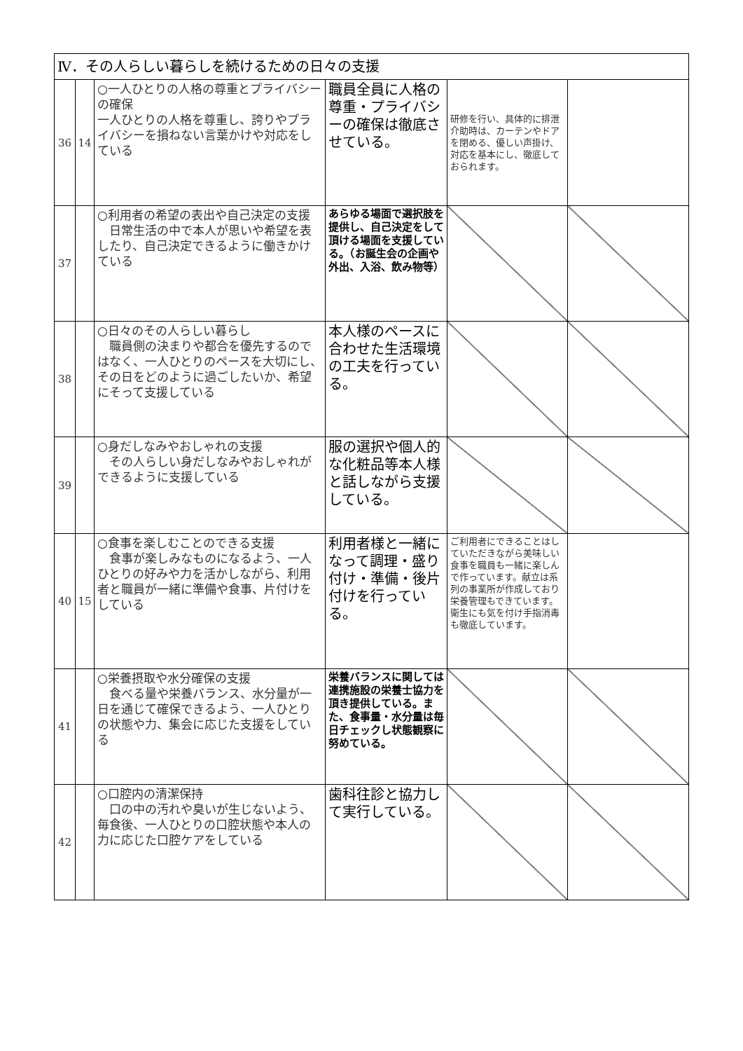| Ⅳ．その人らしい暮らしを続けるための日々の支援 | | | | | |
| 36 | 14 | ○一人ひとりの人格の尊重とプライバシーの確保 一人ひとりの人格を尊重し、誇りやプライバシーを損ねない言葉かけや対応をしている | 職員全員に人格の尊重・プライバシーの確保は徹底させている。 | 研修を行い、具体的に排泄介助時は、カーテンやドアを閉める、優しい声掛け、対応を基本にし、徹底しておられます。 | |
| 37 | | ○利用者の希望の表出や自己決定の支援 日常生活の中で本人が思いや希望を表したり、自己決定できるように働きかけている | あらゆる場面で選択肢を提供し、自己決定をして頂ける場面を支援している。（お誕生会の企画や外出、入浴、飲み物等） | | |
| 38 | | ○日々のその人らしい暮らし 職員側の決まりや都合を優先するのではなく、一人ひとりのペースを大切にし、その日をどのように過ごしたいか、希望にそって支援している | 本人様のペースに合わせた生活環境の工夫を行っている。 | | |
| 39 | | ○身だしなみやおしゃれの支援 その人らしい身だしなみやおしゃれができるように支援している | 服の選択や個人的な化粧品等本人様と話しながら支援している。 | | |
| 40 | 15 | ○食事を楽しむことのできる支援 食事が楽しみなものになるよう、一人ひとりの好みや力を活かしながら、利用者と職員が一緒に準備や食事、片付けをしている | 利用者様と一緒になって調理・盛り付け・準備・後片付けを行っている。 | ご利用者にできることはしていただきながら美味しい食事を職員も一緒に楽しんで作っています。献立は系列の事業所が作成しており栄養管理もできています。衛生にも気を付け手指消毒も徹底しています。 | |
| 41 | | ○栄養摂取や水分確保の支援 食べる量や栄養バランス、水分量が一日を通じて確保できるよう、一人ひとりの状態や力、集会に応じた支援をしている | 栄養バランスに関しては連携施設の栄養士協力を頂き提供している。また、食事量・水分量は毎日チェックし状態観察に努めている。 | | |
| 42 | | ○口腔内の清潔保持 口の中の汚れや臭いが生じないよう、毎食後、一人ひとりの口腔状態や本人の力に応じた口腔ケアをしている | 歯科往診と協力して実行している。 | | |